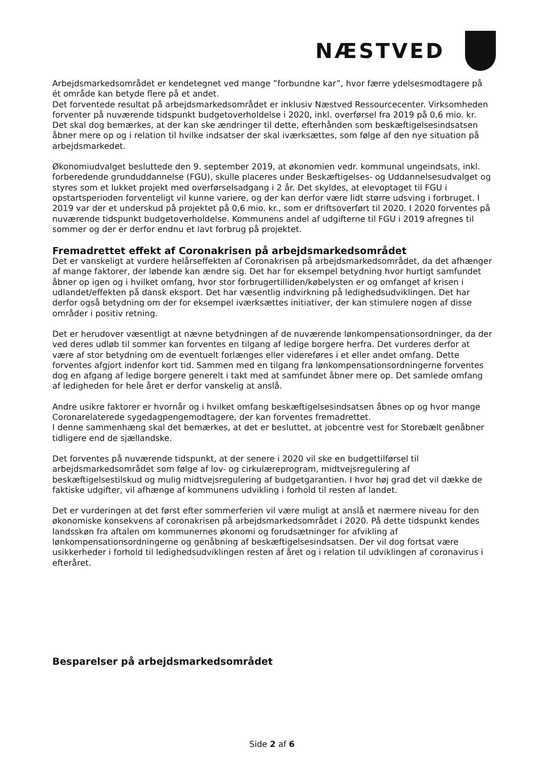NÆSTVED
Arbejdsmarkedsområdet er kendetegnet ved mange ”forbundne kar”, hvor færre ydelsesmodtagere på ét område kan betyde flere på et andet.
Det forventede resultat på arbejdsmarkedsområdet er inklusiv Næstved Ressourcecenter. Virksomheden forventer på nuværende tidspunkt budgetoverholdelse i 2020, inkl. overførsel fra 2019 på 0,6 mio. kr. Det skal dog bemærkes, at der kan ske ændringer til dette, efterhånden som beskæftigelsesindsatsen åbner mere op og i relation til hvilke indsatser der skal iværksættes, som følge af den nye situation på arbejdsmarkedet.
Økonomiudvalget besluttede den 9. september 2019, at økonomien vedr. kommunal ungeindsats, inkl. forberedende grunduddannelse (FGU), skulle placeres under Beskæftigelses- og Uddannelsesudvalget og styres som et lukket projekt med overførselsadgang i 2 år. Det skyldes, at elevoptaget til FGU i opstartsperioden forventeligt vil kunne variere, og der kan derfor være lidt større udsving i forbruget. I 2019 var der et underskud på projektet på 0,6 mio. kr., som er driftsoverført til 2020. I 2020 forventes på nuværende tidspunkt budgetoverholdelse. Kommunens andel af udgifterne til FGU i 2019 afregnes til sommer og der er derfor endnu et lavt forbrug på projektet.
Fremadrettet effekt af Coronakrisen på arbejdsmarkedsområdet
Det er vanskeligt at vurdere helårseffekten af Coronakrisen på arbejdsmarkedsområdet, da det afhænger af mange faktorer, der løbende kan ændre sig. Det har for eksempel betydning hvor hurtigt samfundet åbner op igen og i hvilket omfang, hvor stor forbrugertilliden/købelysten er og omfanget af krisen i udlandet/effekten på dansk eksport. Det har væsentlig indvirkning på ledighedsudviklingen. Det har derfor også betydning om der for eksempel iværksættes initiativer, der kan stimulere nogen af disse områder i positiv retning.
Det er herudover væsentligt at nævne betydningen af de nuværende lønkompensationsordninger, da der ved deres udløb til sommer kan forventes en tilgang af ledige borgere herfra. Det vurderes derfor at være af stor betydning om de eventuelt forlænges eller videreføres i et eller andet omfang. Dette forventes afgjort indenfor kort tid. Sammen med en tilgang fra lønkompensationsordningerne forventes dog en afgang af ledige borgere generelt i takt med at samfundet åbner mere op. Det samlede omfang af ledigheden for hele året er derfor vanskelig at anslå.
Andre usikre faktorer er hvornår og i hvilket omfang beskæftigelsesindsatsen åbnes op og hvor mange Coronarelaterede sygedagpengemodtagere, der kan forventes fremadrettet.
I denne sammenhæng skal det bemærkes, at det er besluttet, at jobcentre vest for Storebælt genåbner tidligere end de sjællandske.
Det forventes på nuværende tidspunkt, at der senere i 2020 vil ske en budgettilførsel til arbejdsmarkedsområdet som følge af lov- og cirkulæreprogram, midtvejsregulering af beskæftigelsestilskud og mulig midtvejsregulering af budgetgarantien. I hvor høj grad det vil dække de faktiske udgifter, vil afhænge af kommunens udvikling i forhold til resten af landet.
Det er vurderingen at det først efter sommerferien vil være muligt at anslå et nærmere niveau for den økonomiske konsekvens af coronakrisen på arbejdsmarkedsområdet i 2020. På dette tidspunkt kendes landsskøn fra aftalen om kommunernes økonomi og forudsætninger for afvikling af lønkompensationsordningerne og genåbning af beskæftigelsesindsatsen. Der vil dog fortsat være usikkerheder i forhold til ledighedsudviklingen resten af året og i relation til udviklingen af coronavirus i efteråret.
Besparelser på arbejdsmarkedsområdet
Side 2 af 6